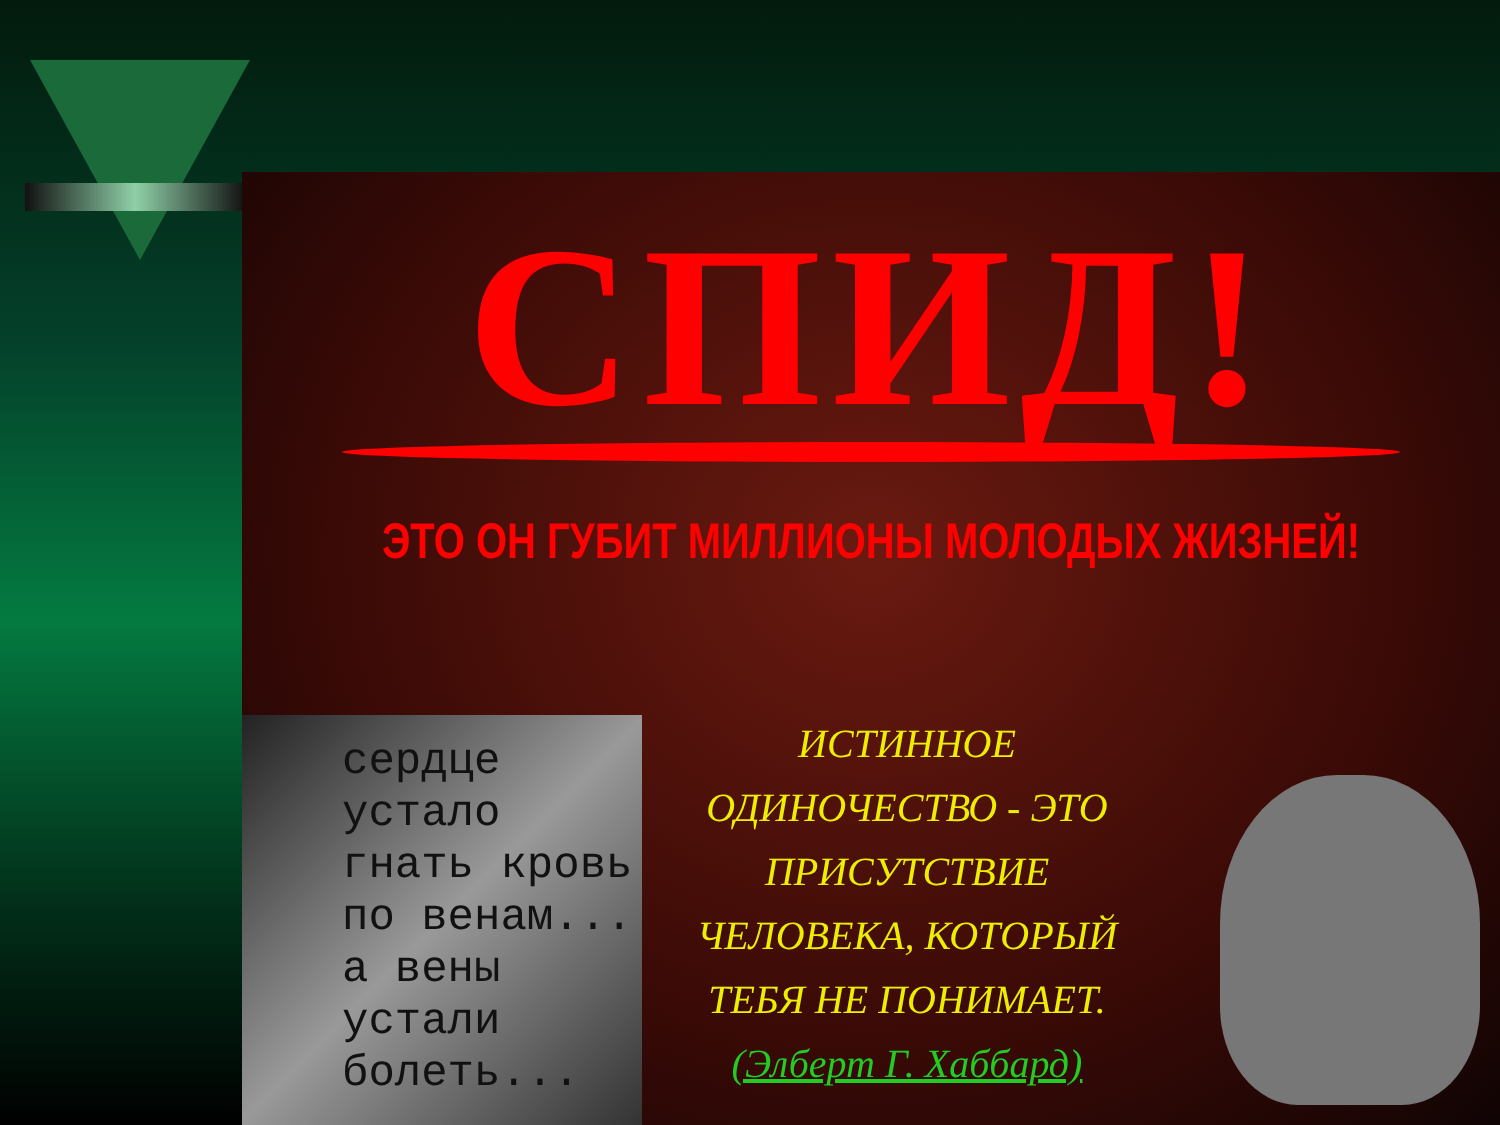СПИД!
ЭТО ОН ГУБИТ МИЛЛИОНЫ МОЛОДЫХ ЖИЗНЕЙ!
сердце
устало
гнать кровь
по венам...
а вены
устали
болеть...
ИСТИННОЕ
ОДИНОЧЕСТВО - ЭТО
ПРИСУТСТВИЕ
ЧЕЛОВЕКА, КОТОРЫЙ
ТЕБЯ НЕ ПОНИМАЕТ.
(Элберт Г. Хаббард)